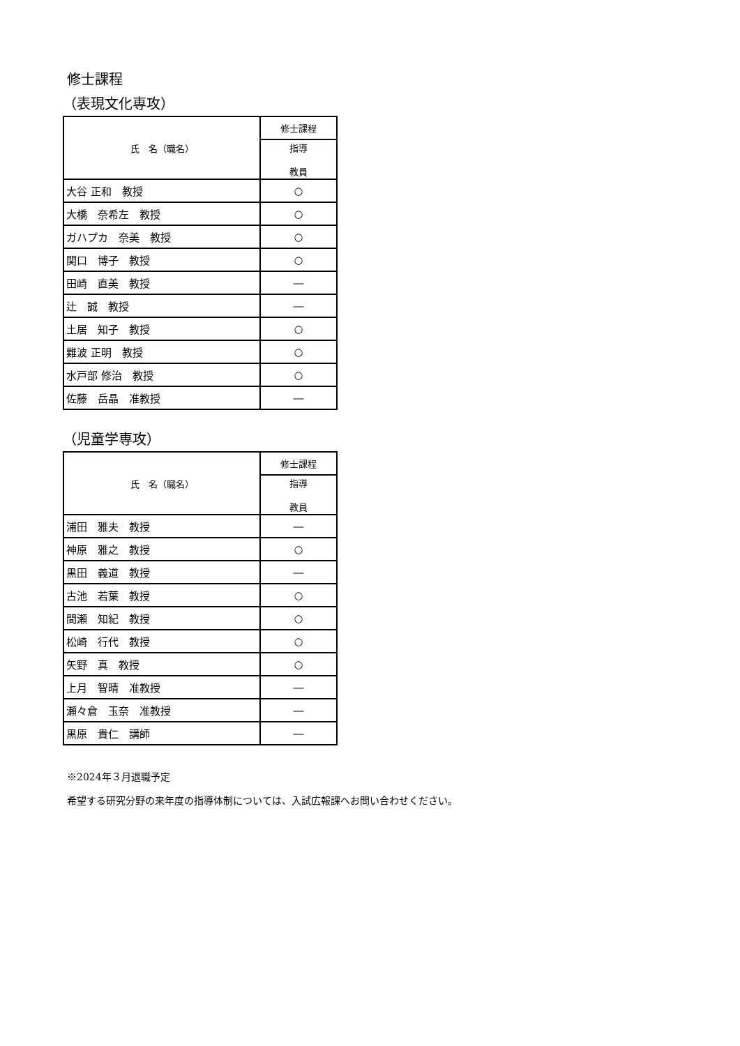修士課程
（表現文化専攻）
| 氏 名（職名） | 修士課程 |
| --- | --- |
| | 指導 教員 |
| 大谷 正和 教授 | ○ |
| 大橋 奈希左 教授 | ○ |
| ガハプカ 奈美 教授 | ○ |
| 関口 博子 教授 | ○ |
| 田崎 直美 教授 | ― |
| 辻 誠 教授 | ― |
| 土居 知子 教授 | ○ |
| 難波 正明 教授 | ○ |
| 水戸部 修治 教授 | ○ |
| 佐藤 岳晶 准教授 | ― |
（児童学専攻）
| 氏 名（職名） | 修士課程 |
| --- | --- |
| | 指導 教員 |
| 浦田 雅夫 教授 | ― |
| 神原 雅之 教授 | ○ |
| 黒田 義道 教授 | ― |
| 古池 若葉 教授 | ○ |
| 間瀬 知紀 教授 | ○ |
| 松崎 行代 教授 | ○ |
| 矢野 真 教授 | ○ |
| 上月 智晴 准教授 | ― |
| 瀬々倉 玉奈 准教授 | ― |
| 黒原 貴仁 講師 | ― |
※2024年３月退職予定
希望する研究分野の来年度の指導体制については、入試広報課へお問い合わせください。